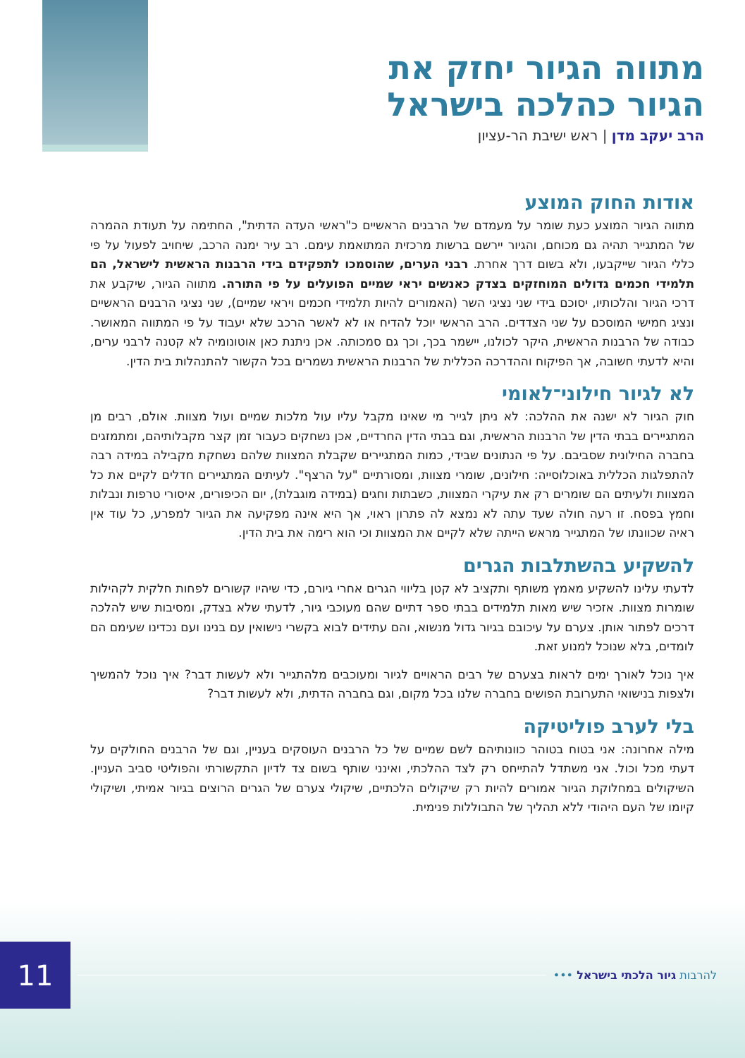מתווה הגיור יחזק את
הגיור כהלכה בישראל
הרב יעקב מדן | ראש ישיבת הר-עציון
אודות החוק המוצע
מתווה הגיור המוצע כעת שומר על מעמדם של הרבנים הראשיים כ"ראשי העדה הדתית", החתימה על תעודת ההמרה של המתגייר תהיה גם מכוחם, והגיור יירשם ברשות מרכזית המתואמת עימם. רב עיר ימנה הרכב, שיחויב לפעול על פי כללי הגיור שייקבעו, ולא בשום דרך אחרת. רבני הערים, שהוסמכו לתפקידם בידי הרבנות הראשית לישראל, הם תלמידי חכמים גדולים המוחזקים בצדק כאנשים יראי שמיים הפועלים על פי התורה. מתווה הגיור, שיקבע את דרכי הגיור והלכותיו, יסוכם בידי שני נציגי השר (האמורים להיות תלמידי חכמים ויראי שמיים), שני נציגי הרבנים הראשיים ונציג חמישי המוסכם על שני הצדדים. הרב הראשי יוכל להדיח או לא לאשר הרכב שלא יעבוד על פי המתווה המאושר. כבודה של הרבנות הראשית, היקר לכולנו, יישמר בכך, וכך גם סמכותה. אכן ניתנת כאן אוטונומיה לא קטנה לרבני ערים, והיא לדעתי חשובה, אך הפיקוח וההדרכה הכללית של הרבנות הראשית נשמרים בכל הקשור להתנהלות בית הדין.
לא לגיור חילוני־לאומי
חוק הגיור לא ישנה את ההלכה: לא ניתן לגייר מי שאינו מקבל עליו עול מלכות שמיים ועול מצוות. אולם, רבים מן המתגיירים בבתי הדין של הרבנות הראשית, וגם בבתי הדין החרדיים, אכן נשחקים כעבור זמן קצר מקבלותיהם, ומתמזגים בחברה החילונית שסביבם. על פי הנתונים שבידי, כמות המתגיירים שקבלת המצוות שלהם נשחקת מקבילה במידה רבה להתפלגות הכללית באוכלוסייה: חילונים, שומרי מצוות, ומסורתיים "על הרצף". לעיתים המתגיירים חדלים לקיים את כל המצוות ולעיתים הם שומרים רק את עיקרי המצוות, כשבתות וחגים (במידה מוגבלת), יום הכיפורים, איסורי טרפות ונבלות וחמץ בפסח. זו רעה חולה שעד עתה לא נמצא לה פתרון ראוי, אך היא אינה מפקיעה את הגיור למפרע, כל עוד אין ראיה שכוונתו של המתגייר מראש הייתה שלא לקיים את המצוות וכי הוא רימה את בית הדין.
להשקיע בהשתלבות הגרים
לדעתי עלינו להשקיע מאמץ משותף ותקציב לא קטן בליווי הגרים אחרי גיורם, כדי שיהיו קשורים לפחות חלקית לקהילות שומרות מצוות. אזכיר שיש מאות תלמידים בבתי ספר דתיים שהם מעוכבי גיור, לדעתי שלא בצדק, ומסיבות שיש להלכה דרכים לפתור אותן. צערם על עיכובם בגיור גדול מנשוא, והם עתידים לבוא בקשרי נישואין עם בנינו ועם נכדינו שעימם הם לומדים, בלא שנוכל למנוע זאת.
איך נוכל לאורך ימים לראות בצערם של רבים הראויים לגיור ומעוכבים מלהתגייר ולא לעשות דבר? איך נוכל להמשיך ולצפות בנישואי התערובת הפושים בחברה שלנו בכל מקום, וגם בחברה הדתית, ולא לעשות דבר?
בלי לערב פוליטיקה
מילה אחרונה: אני בטוח בטוהר כוונותיהם לשם שמיים של כל הרבנים העוסקים בעניין, וגם של הרבנים החולקים על דעתי מכל וכול. אני משתדל להתייחס רק לצד ההלכתי, ואינני שותף בשום צד לדיון התקשורתי והפוליטי סביב העניין. השיקולים במחלוקת הגיור אמורים להיות רק שיקולים הלכתיים, שיקולי צערם של הגרים הרוצים בגיור אמיתי, ושיקולי קיומו של העם היהודי ללא תהליך של התבוללות פנימית.
11
להרבות גיור הלכתי בישראל •••